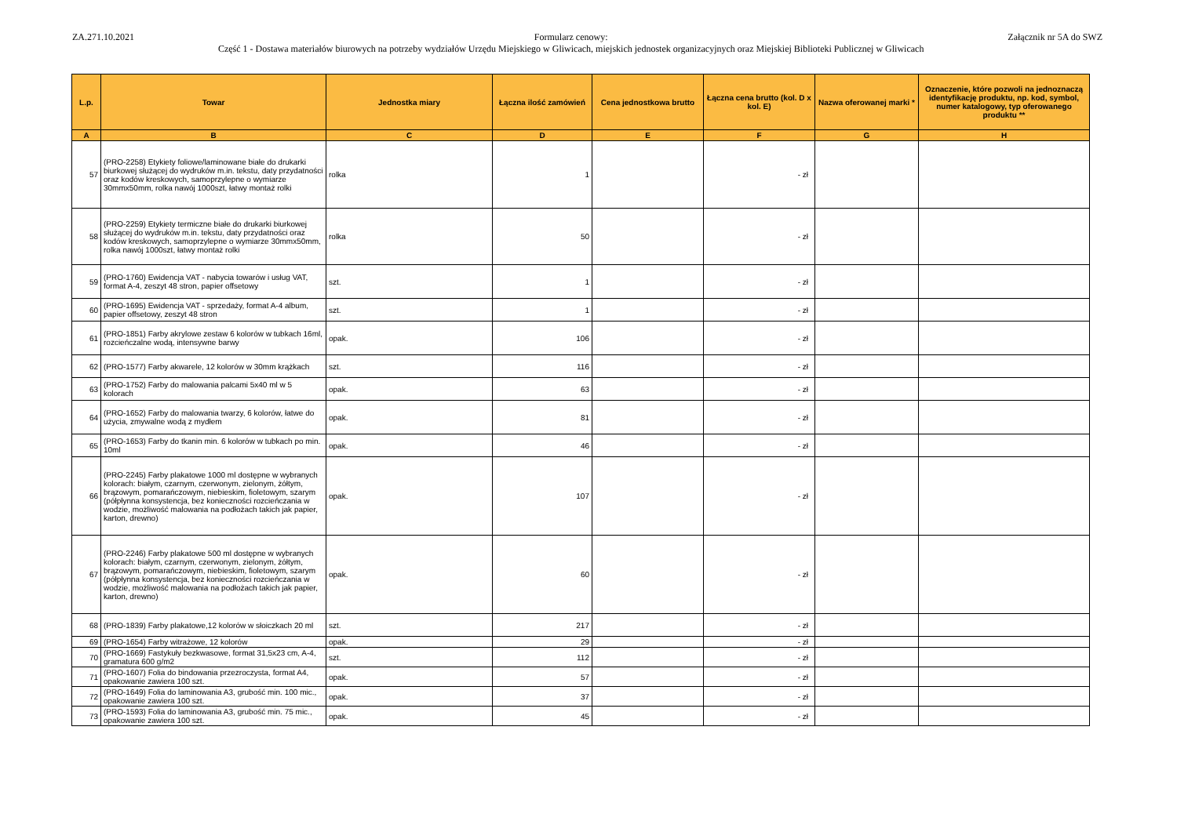ZA.271.10.2021 Formularz cenowy:
Część 1 - Dostawa materiałów biurowych na potrzeby wydziałów Urzędu Miejskiego w Gliwicach, miejskich jednostek organizacyjnych oraz Miejskiej Biblioteki Publicznej w Gliwicach
Załącznik nr 5A do SWZ
| L.p. | Towar | Jednostka miary | Łączna ilość zamówień | Cena jednostkowa brutto | Łączna cena brutto (kol. D x kol. E) | Nazwa oferowanej marki * | Oznaczenie, które pozwoli na jednoznaczą identyfikację produktu, np. kod, symbol, numer katalogowy, typ oferowanego produktu ** |
| --- | --- | --- | --- | --- | --- | --- | --- |
| A | B | C | D | E | F | G | H |
| 57 | (PRO-2258) Etykiety foliowe/laminowane białe do drukarki biurkowej służącej do wydruków m.in. tekstu, daty przydatności oraz kodów kreskowych, samoprzylepne o wymiarze 30mmx50mm, rolka nawój 1000szt, łatwy montaż rolki | rolka | 1 | | - zł | | |
| 58 | (PRO-2259) Etykiety termiczne białe do drukarki biurkowej służącej do wydruków m.in. tekstu, daty przydatności oraz kodów kreskowych, samoprzylepne o wymiarze 30mmx50mm, rolka nawój 1000szt, łatwy montaż rolki | rolka | 50 | | - zł | | |
| 59 | (PRO-1760) Ewidencja VAT - nabycia towarów i usług VAT, format A-4, zeszyt 48 stron, papier offsetowy | szt. | 1 | | - zł | | |
| 60 | (PRO-1695) Ewidencja VAT - sprzedaży, format A-4 album, papier offsetowy, zeszyt 48 stron | szt. | 1 | | - zł | | |
| 61 | (PRO-1851) Farby akrylowe zestaw 6 kolorów w tubkach 16ml, rozcieńczalne wodą, intensywne barwy | opak. | 106 | | - zł | | |
| 62 | (PRO-1577) Farby akwarele, 12 kolorów w 30mm krążkach | szt. | 116 | | - zł | | |
| 63 | (PRO-1752) Farby do malowania palcami 5x40 ml w 5 kolorach | opak. | 63 | | - zł | | |
| 64 | (PRO-1652) Farby do malowania twarzy, 6 kolorów, łatwe do użycia, zmywalne wodą z mydłem | opak. | 81 | | - zł | | |
| 65 | (PRO-1653) Farby do tkanin min. 6 kolorów w tubkach po min. 10ml | opak. | 46 | | - zł | | |
| 66 | (PRO-2245) Farby plakatowe 1000 ml dostępne w wybranych kolorach: białym, czarnym, czerwonym, zielonym, żółtym, brązowym, pomarańczowym, niebieskim, fioletowym, szarym (półpłynna konsystencja, bez konieczności rozcieńczania w wodzie, możliwość malowania na podłożach takich jak papier, karton, drewno) | opak. | 107 | | - zł | | |
| 67 | (PRO-2246) Farby plakatowe 500 ml dostępne w wybranych kolorach: białym, czarnym, czerwonym, zielonym, żółtym, brązowym, pomarańczowym, niebieskim, fioletowym, szarym (półpłynna konsystencja, bez konieczności rozcieńczania w wodzie, możliwość malowania na podłożach takich jak papier, karton, drewno) | opak. | 60 | | - zł | | |
| 68 | (PRO-1839) Farby plakatowe,12 kolorów w słoiczkach 20 ml | szt. | 217 | | - zł | | |
| 69 | (PRO-1654) Farby witrażowe, 12 kolorów | opak. | 29 | | - zł | | |
| 70 | (PRO-1669) Fastykuły bezkwasowe, format 31,5x23 cm, A-4, gramatura 600 g/m2 | szt. | 112 | | - zł | | |
| 71 | (PRO-1607) Folia do bindowania przezroczysta, format A4, opakowanie zawiera 100 szt. | opak. | 57 | | - zł | | |
| 72 | (PRO-1649) Folia do laminowania A3, grubość min. 100 mic., opakowanie zawiera 100 szt. | opak. | 37 | | - zł | | |
| 73 | (PRO-1593) Folia do laminowania A3, grubość min. 75 mic., opakowanie zawiera 100 szt. | opak. | 45 | | - zł | | |